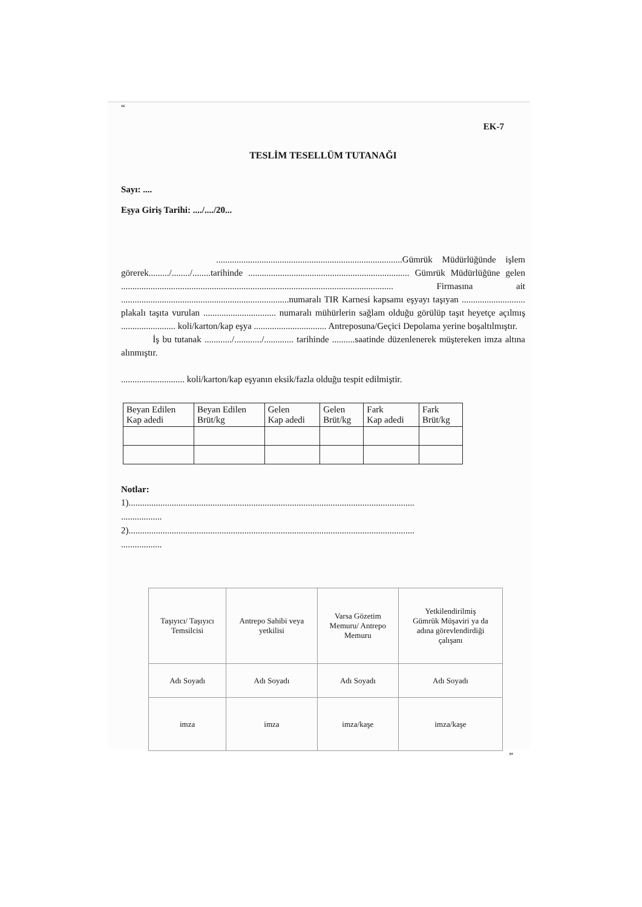“
EK-7
TESLİM TESELLÜM TUTANAĞI
Sayı: ....
Eşya Giriş Tarihi: ..../..../20...
..................................................................................Gümrük Müdürlüğünde işlem görerek........./......../........tarihinde ....................................................................... Gümrük Müdürlüğüne gelen ........................................................................................................................ Firmasına ait ..........................................................................numaralı TIR Karnesi kapsamı eşyayı taşıyan ............................ plakalı taşıta vurulan ................................ numaralı mühürlerin sağlam olduğu görülüp taşıt heyetçe açılmış ........................ koli/karton/kap eşya ................................ Antreposuna/Geçici Depolama yerine boşaltılmıştır.
İş bu tutanak ............/............/............. tarihinde ..........saatinde düzenlenerek müştereken imza altına alınmıştır.
............................ koli/karton/kap eşyanın eksik/fazla olduğu tespit edilmiştir.
| Beyan Edilen Kap adedi | Beyan Edilen Brüt/kg | Gelen Kap adedi | Gelen Brüt/kg | Fark Kap adedi | Fark Brüt/kg |
| --- | --- | --- | --- | --- | --- |
Notlar:
1)..............................................................................................................................
..................
2)..............................................................................................................................
..................
| Taşıyıcı/ Taşıyıcı Temsilcisi | Antrepo Sahibi veya yetkilisi | Varsa Gözetim Memuru/ Antrepo Memuru | Yetkilendirilmiş Gümrük Müşaviri ya da adına görevlendirdiği çalışanı |
| Adı Soyadı | Adı Soyadı | Adı Soyadı | Adı Soyadı |
| imza | imza | imza/kaşe | imza/kaşe |
”